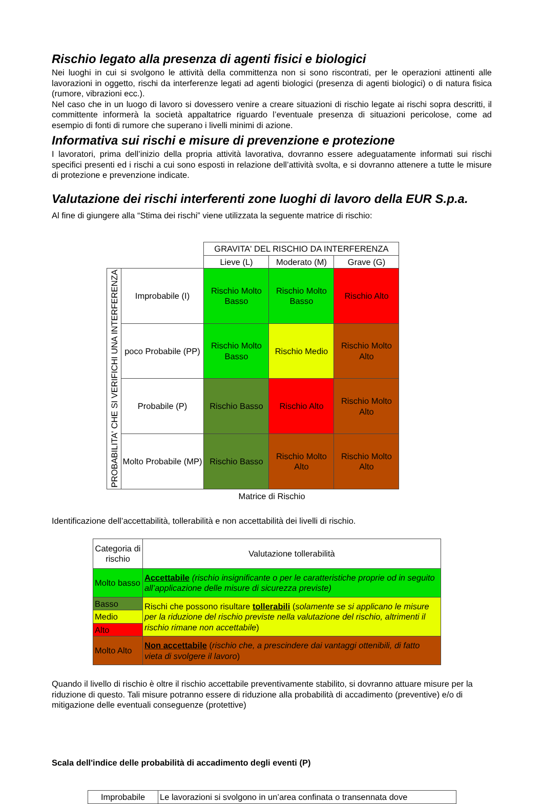Rischio legato alla presenza di agenti fisici e biologici
Nei luoghi in cui si svolgono le attività della committenza non si sono riscontrati, per le operazioni attinenti alle lavorazioni in oggetto, rischi da interferenze legati ad agenti biologici (presenza di agenti biologici) o di natura fisica (rumore, vibrazioni ecc.).
Nel caso che in un luogo di lavoro si dovessero venire a creare situazioni di rischio legate ai rischi sopra descritti, il committente informerà la società appaltatrice riguardo l’eventuale presenza di situazioni pericolose, come ad esempio di fonti di rumore che superano i livelli minimi di azione.
Informativa sui rischi e misure di prevenzione e protezione
I lavoratori, prima dell’inizio della propria attività lavorativa, dovranno essere adeguatamente informati sui rischi specifici presenti ed i rischi a cui sono esposti in relazione dell’attività svolta, e si dovranno attenere a tutte le misure di protezione e prevenzione indicate.
Valutazione dei rischi interferenti zone luoghi di lavoro della EUR S.p.a.
Al fine di giungere alla “Stima dei rischi” viene utilizzata la seguente matrice di rischio:
| | | GRAVITA' DEL RISCHIO DA INTERFERENZA | | |
| | | Lieve (L) | Moderato (M) | Grave (G) |
| PROBABILITA' CHE SI VERIFICHI UNA INTERFERENZA | Improbabile (I) | Rischio Molto Basso | Rischio Molto Basso | Rischio Alto |
| | poco Probabile (PP) | Rischio Molto Basso | Rischio Medio | Rischio Molto Alto |
| | Probabile (P) | Rischio Basso | Rischio Alto | Rischio Molto Alto |
| | Molto Probabile (MP) | Rischio Basso | Rischio Molto Alto | Rischio Molto Alto |
Matrice di Rischio
Identificazione dell’accettabilità, tollerabilità e non accettabilità dei livelli di rischio.
| Categoria di rischio | Valutazione tollerabilità |
| Molto basso | Accettabile (rischio insignificante o per le caratteristiche proprie od in seguito all’applicazione delle misure di sicurezza previste) |
| Basso | Rischi che possono risultare tollerabili ( solamente se si applicano le misure per la riduzione del rischio previste nella valutazione del rischio, altrimenti il rischio rimane non accettabile ) |
| Medio | |
| Alto | |
| Molto Alto | Non accettabile ( rischio che, a prescindere dai vantaggi ottenibili, di fatto vieta di svolgere il lavoro ) |
Quando il livello di rischio è oltre il rischio accettabile preventivamente stabilito, si dovranno attuare misure per la riduzione di questo. Tali misure potranno essere di riduzione alla probabilità di accadimento (preventive) e/o di mitigazione delle eventuali conseguenze (protettive)
Scala dell'indice delle probabilità di accadimento degli eventi (P)
| Improbabile | Le lavorazioni si svolgono in un’area confinata o transennata dove |